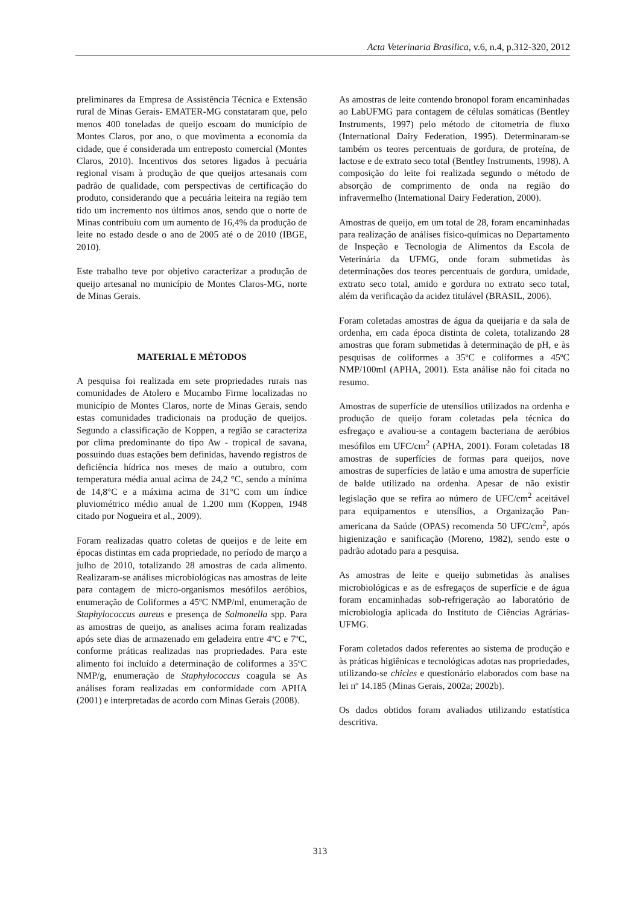Acta Veterinaria Brasilica, v.6, n.4, p.312-320, 2012
preliminares da Empresa de Assistência Técnica e Extensão rural de Minas Gerais- EMATER-MG constataram que, pelo menos 400 toneladas de queijo escoam do município de Montes Claros, por ano, o que movimenta a economia da cidade, que é considerada um entreposto comercial (Montes Claros, 2010). Incentivos dos setores ligados à pecuária regional visam à produção de que queijos artesanais com padrão de qualidade, com perspectivas de certificação do produto, considerando que a pecuária leiteira na região tem tido um incremento nos últimos anos, sendo que o norte de Minas contribuiu com um aumento de 16,4% da produção de leite no estado desde o ano de 2005 até o de 2010 (IBGE, 2010).
Este trabalho teve por objetivo caracterizar a produção de queijo artesanal no município de Montes Claros-MG, norte de Minas Gerais.
MATERIAL E MÉTODOS
A pesquisa foi realizada em sete propriedades rurais nas comunidades de Atolero e Mucambo Firme localizadas no município de Montes Claros, norte de Minas Gerais, sendo estas comunidades tradicionais na produção de queijos. Segundo a classificação de Koppen, a região se caracteriza por clima predominante do tipo Aw - tropical de savana, possuindo duas estações bem definidas, havendo registros de deficiência hídrica nos meses de maio a outubro, com temperatura média anual acima de 24,2 °C, sendo a mínima de 14,8°C e a máxima acima de 31°C com um índice pluviométrico médio anual de 1.200 mm (Koppen, 1948 citado por Nogueira et al., 2009).
Foram realizadas quatro coletas de queijos e de leite em épocas distintas em cada propriedade, no período de março a julho de 2010, totalizando 28 amostras de cada alimento. Realizaram-se análises microbiológicas nas amostras de leite para contagem de micro-organismos mesófilos aeróbios, enumeração de Coliformes a 45ºC NMP/ml, enumeração de Staphylococcus aureus e presença de Salmonella spp. Para as amostras de queijo, as analises acima foram realizadas após sete dias de armazenado em geladeira entre 4ºC e 7ºC, conforme práticas realizadas nas propriedades. Para este alimento foi incluído a determinação de coliformes a 35ºC NMP/g, enumeração de Staphylococcus coagula se As análises foram realizadas em conformidade com APHA (2001) e interpretadas de acordo com Minas Gerais (2008).
As amostras de leite contendo bronopol foram encaminhadas ao LabUFMG para contagem de células somáticas (Bentley Instruments, 1997) pelo método de citometria de fluxo (International Dairy Federation, 1995). Determinaram-se também os teores percentuais de gordura, de proteína, de lactose e de extrato seco total (Bentley Instruments, 1998). A composição do leite foi realizada segundo o método de absorção de comprimento de onda na região do infravermelho (International Dairy Federation, 2000).
Amostras de queijo, em um total de 28, foram encaminhadas para realização de análises físico-químicas no Departamento de Inspeção e Tecnologia de Alimentos da Escola de Veterinária da UFMG, onde foram submetidas às determinações dos teores percentuais de gordura, umidade, extrato seco total, amido e gordura no extrato seco total, além da verificação da acidez titulável (BRASIL, 2006).
Foram coletadas amostras de água da queijaria e da sala de ordenha, em cada época distinta de coleta, totalizando 28 amostras que foram submetidas à determinação de pH, e às pesquisas de coliformes a 35ºC e coliformes a 45ºC NMP/100ml (APHA, 2001). Esta análise não foi citada no resumo.
Amostras de superfície de utensílios utilizados na ordenha e produção de queijo foram coletadas pela técnica do esfregaço e avaliou-se a contagem bacteriana de aeróbios mesófilos em UFC/cm<sup>2</sup> (APHA, 2001). Foram coletadas 18 amostras de superfícies de formas para queijos, nove amostras de superfícies de latão e uma amostra de superfície de balde utilizado na ordenha. Apesar de não existir legislação que se refira ao número de UFC/cm<sup>2</sup> aceitável para equipamentos e utensílios, a Organização Pan-americana da Saúde (OPAS) recomenda 50 UFC/cm<sup>2</sup>, após higienização e sanificação (Moreno, 1982), sendo este o padrão adotado para a pesquisa.
As amostras de leite e queijo submetidas às analises microbiológicas e as de esfregaços de superfície e de água foram encaminhadas sob-refrigeração ao laboratório de microbiologia aplicada do Instituto de Ciências Agrárias- UFMG.
Foram coletados dados referentes ao sistema de produção e às práticas higiênicas e tecnológicas adotas nas propriedades, utilizando-se chicles e questionário elaborados com base na lei nº 14.185 (Minas Gerais, 2002a; 2002b).
Os dados obtidos foram avaliados utilizando estatística descritiva.
313